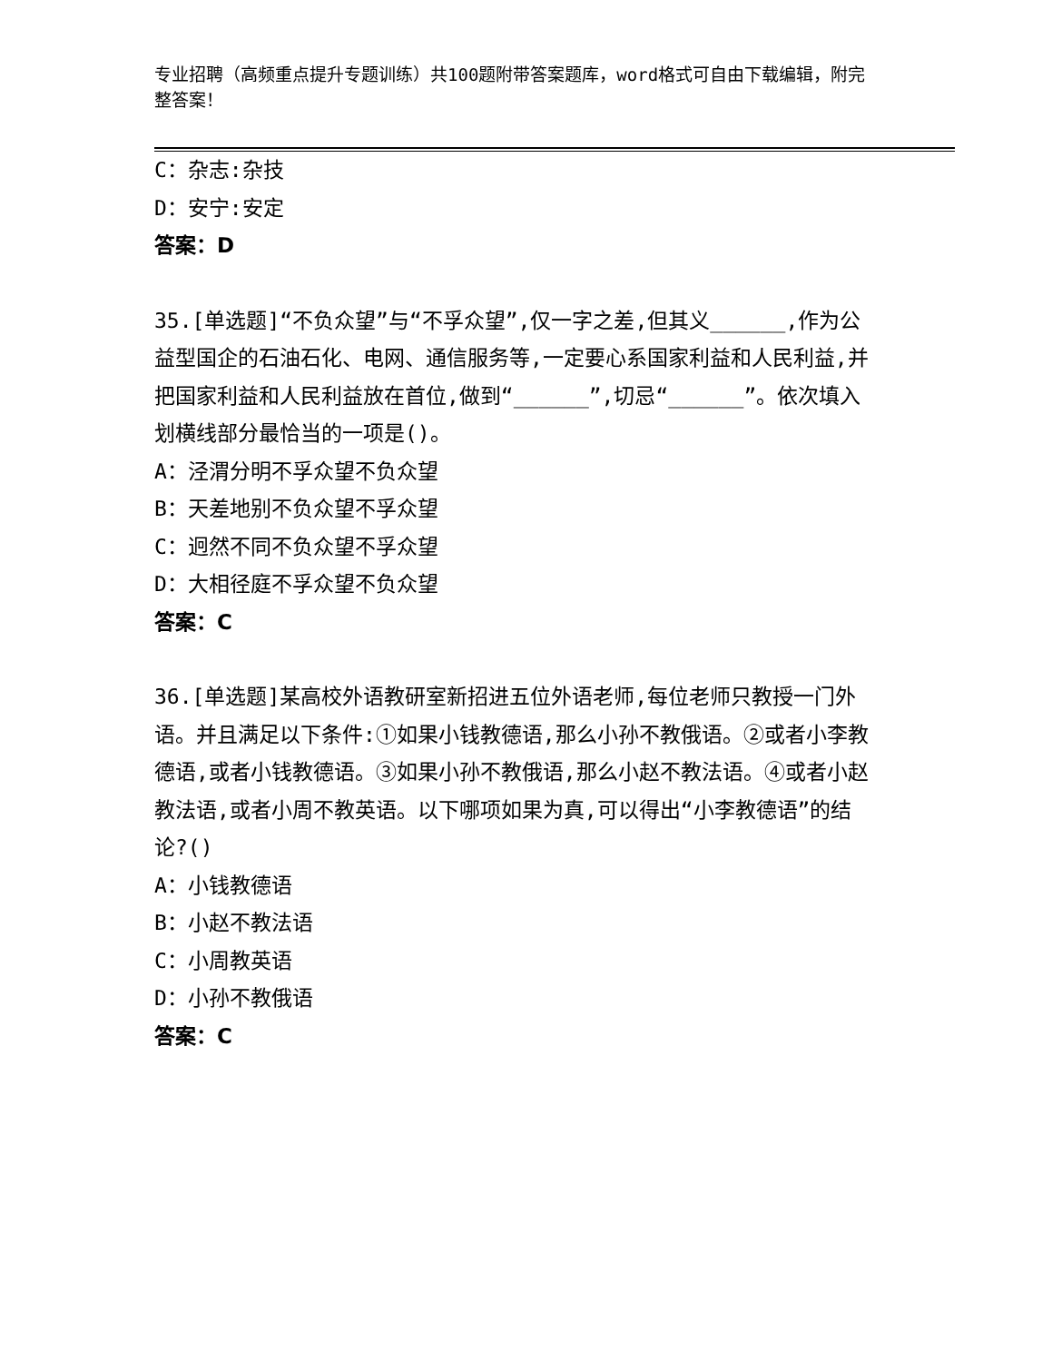专业招聘（高频重点提升专题训练）共100题附带答案题库，word格式可自由下载编辑，附完整答案！
C：杂志:杂技
D：安宁:安定
答案：D
35.[单选题]“不负众望”与“不孚众望”,仅一字之差,但其义______,作为公益型国企的石油石化、电网、通信服务等,一定要心系国家利益和人民利益,并把国家利益和人民利益放在首位,做到“______”,切忌“______”。依次填入划横线部分最恰当的一项是()。
A：泾渭分明不孚众望不负众望
B：天差地别不负众望不孚众望
C：迥然不同不负众望不孚众望
D：大相径庭不孚众望不负众望
答案：C
36.[单选题]某高校外语教研室新招进五位外语老师,每位老师只教授一门外语。并且满足以下条件:①如果小钱教德语,那么小孙不教俄语。②或者小李教德语,或者小钱教德语。③如果小孙不教俄语,那么小赵不教法语。④或者小赵教法语,或者小周不教英语。以下哪项如果为真,可以得出“小李教德语”的结论?()
A：小钱教德语
B：小赵不教法语
C：小周教英语
D：小孙不教俄语
答案：C